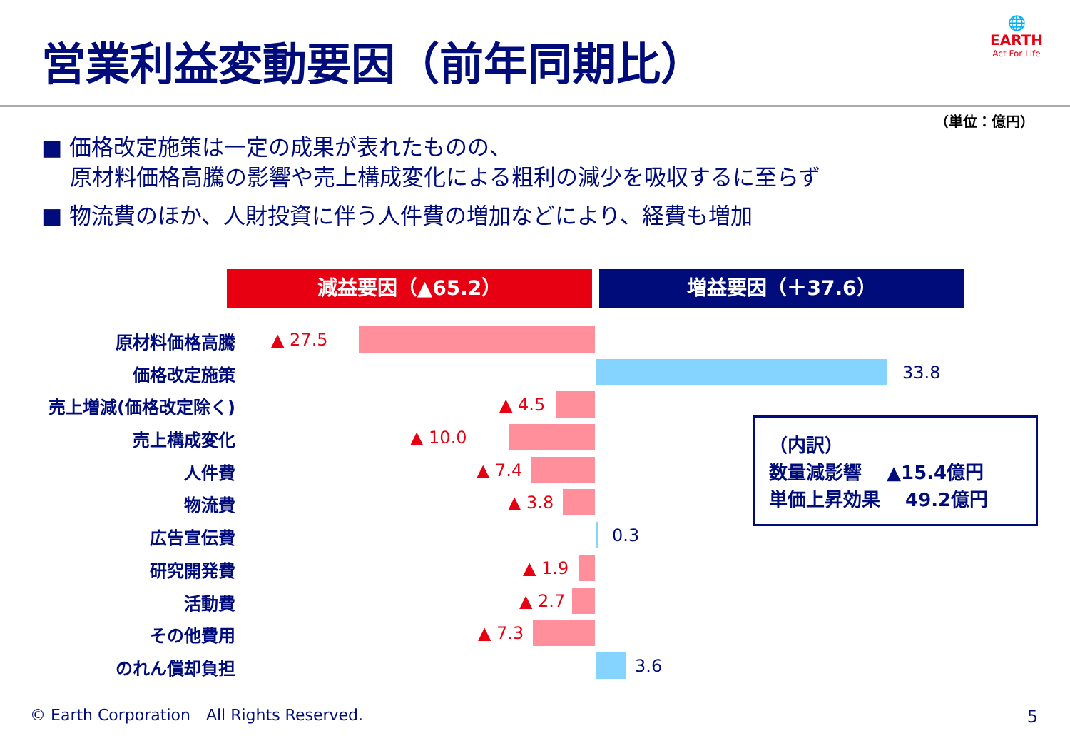営業利益変動要因（前年同期比）
🌐
EARTH
Act For Life
（単位：億円）
■ 価格改定施策は一定の成果が表れたものの、
原材料価格高騰の影響や売上構成変化による粗利の減少を吸収するに至らず
■ 物流費のほか、人財投資に伴う人件費の増加などにより、経費も増加
減益要因（▲65.2） 増益要因（＋37.6）
原材料価格高騰 ▲ 27.5
価格改定施策 33.8
売上増減(価格改定除く) ▲ 4.5
売上構成変化 ▲ 10.0
人件費 ▲ 7.4
物流費 ▲ 3.8
広告宣伝費 0.3
研究開発費 ▲ 1.9
活動費 ▲ 2.7
その他費用 ▲ 7.3
のれん償却負担 3.6
（内訳）
数量減影響　 ▲15.4億円
単価上昇効果　 49.2億円
© Earth Corporation　All Rights Reserved.
5